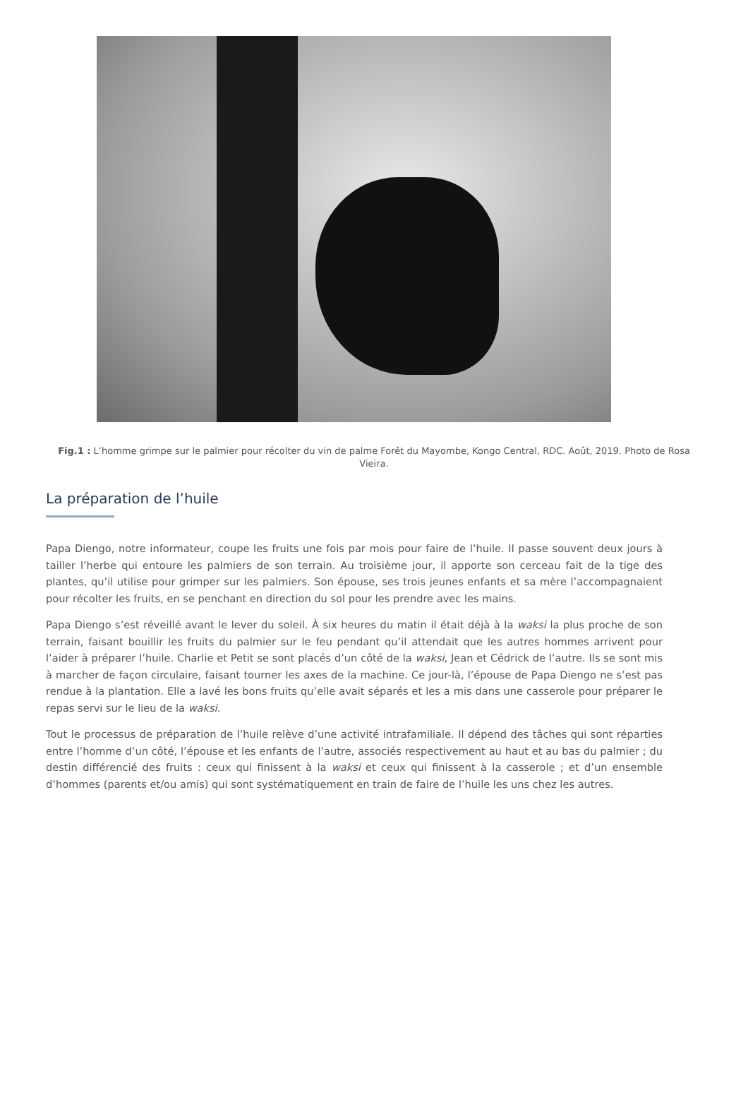Fig.1 : L’homme grimpe sur le palmier pour récolter du vin de palme Forêt du Mayombe, Kongo Central, RDC. Août, 2019. Photo de Rosa Vieira.
La préparation de l’huile
Papa Diengo, notre informateur, coupe les fruits une fois par mois pour faire de l’huile. Il passe souvent deux jours à tailler l’herbe qui entoure les palmiers de son terrain. Au troisième jour, il apporte son cerceau fait de la tige des plantes, qu’il utilise pour grimper sur les palmiers. Son épouse, ses trois jeunes enfants et sa mère l’accompagnaient pour récolter les fruits, en se penchant en direction du sol pour les prendre avec les mains.
Papa Diengo s’est réveillé avant le lever du soleil. À six heures du matin il était déjà à la waksi la plus proche de son terrain, faisant bouillir les fruits du palmier sur le feu pendant qu’il attendait que les autres hommes arrivent pour l’aider à préparer l’huile. Charlie et Petit se sont placés d’un côté de la waksi, Jean et Cédrick de l’autre. Ils se sont mis à marcher de façon circulaire, faisant tourner les axes de la machine. Ce jour-là, l’épouse de Papa Diengo ne s’est pas rendue à la plantation. Elle a lavé les bons fruits qu’elle avait séparés et les a mis dans une casserole pour préparer le repas servi sur le lieu de la waksi.
Tout le processus de préparation de l’huile relève d’une activité intrafamiliale. Il dépend des tâches qui sont réparties entre l’homme d’un côté, l’épouse et les enfants de l’autre, associés respectivement au haut et au bas du palmier ; du destin différencié des fruits : ceux qui finissent à la waksi et ceux qui finissent à la casserole ; et d’un ensemble d’hommes (parents et/ou amis) qui sont systématiquement en train de faire de l’huile les uns chez les autres.